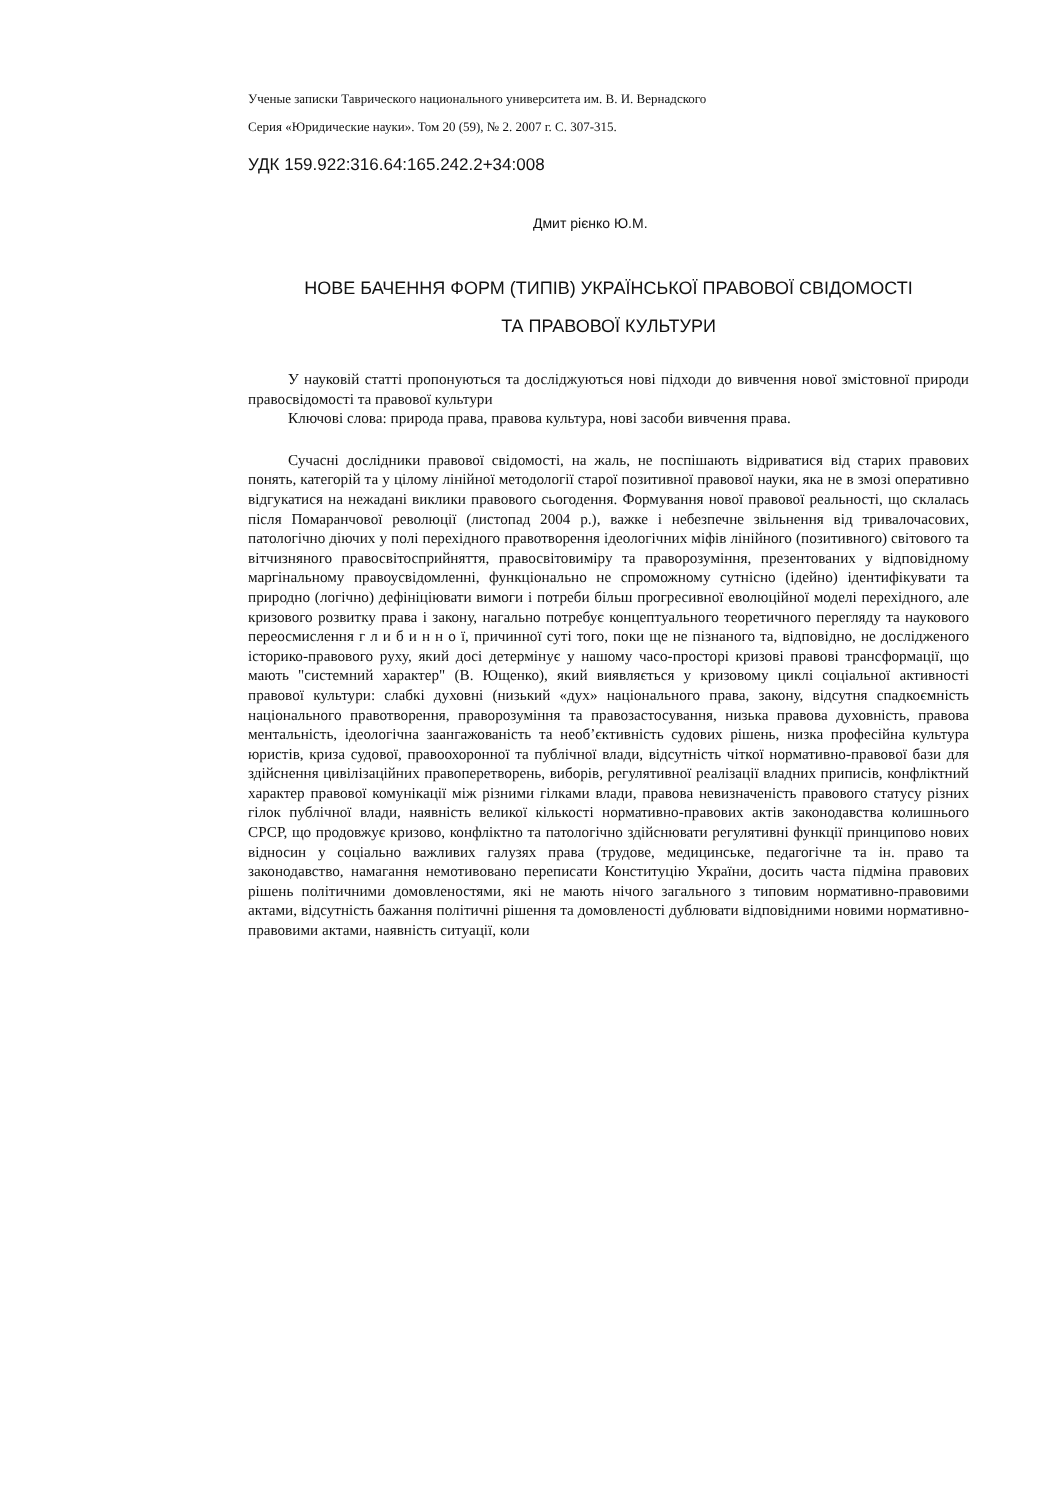Ученые записки Таврического национального университета им. В. И. Вернадского
Серия «Юридические науки». Том 20 (59), № 2. 2007 г. С. 307-315.
УДК 159.922:316.64:165.242.2+34:008
Дмит рієнко Ю.М.
НОВЕ БАЧЕННЯ ФОРМ (ТИПІВ) УКРАЇНСЬКОЇ ПРАВОВОЇ СВІДОМОСТІ
ТА ПРАВОВОЇ КУЛЬТУРИ
У науковій статті пропонуються та досліджуються нові підходи до вивчення нової змістовної природи правосвідомості та правової культури
Ключові слова: природа права, правова культура, нові засоби вивчення права.
Сучасні дослідники правової свідомості, на жаль, не поспішають відриватися від старих правових понять, категорій та у цілому лінійної методології старої позитивної правової науки, яка не в змозі оперативно відгукатися на нежадані виклики правового сьогодення. Формування нової правової реальності, що склалась після Помаранчової революції (листопад 2004 р.), важке і небезпечне звільнення від тривалочасових, патологічно діючих у полі перехідного правотворення ідеологічних міфів лінійного (позитивного) світового та вітчизняного правосвітосприйняття, правосвітовиміру та праворозуміння, презентованих у відповідному маргінальному правоусвідомленні, функціонально не спроможному сутнісно (ідейно) ідентифікувати та природно (логічно) дефініціювати вимоги і потреби більш прогресивної еволюційної моделі перехідного, але кризового розвитку права і закону, нагально потребує концептуального теоретичного перегляду та наукового переосмислення г л и б и н н о ї, причинної суті того, поки ще не пізнаного та, відповідно, не дослідженого історико-правового руху, який досі детермінує у нашому часо-просторі кризові правові трансформації, що мають "системний характер" (В. Ющенко), який виявляється у кризовому циклі соціальної активності правової культури: слабкі духовні (низький «дух» національного права, закону, відсутня спадкоємність національного правотворення, праворозуміння та правозастосування, низька правова духовність, правова ментальність, ідеологічна заангажованість та необ’єктивність судових рішень, низка професійна культура юристів, криза судової, правоохоронної та публічної влади, відсутність чіткої нормативно-правової бази для здійснення цивілізаційних правоперетворень, виборів, регулятивної реалізації владних приписів, конфліктний характер правової комунікації між різними гілками влади, правова невизначеність правового статусу різних гілок публічної влади, наявність великої кількості нормативно-правових актів законодавства колишнього СРСР, що продовжує кризово, конфліктно та патологічно здійснювати регулятивні функції принципово нових відносин у соціально важливих галузях права (трудове, медицинське, педагогічне та ін. право та законодавство, намагання немотивовано переписати Конституцію України, досить часта підміна правових рішень політичними домовленостями, які не мають нічого загального з типовим нормативно-правовими актами, відсутність бажання політичні рішення та домовленості дублювати відповідними новими нормативно-правовими актами, наявність ситуації, коли